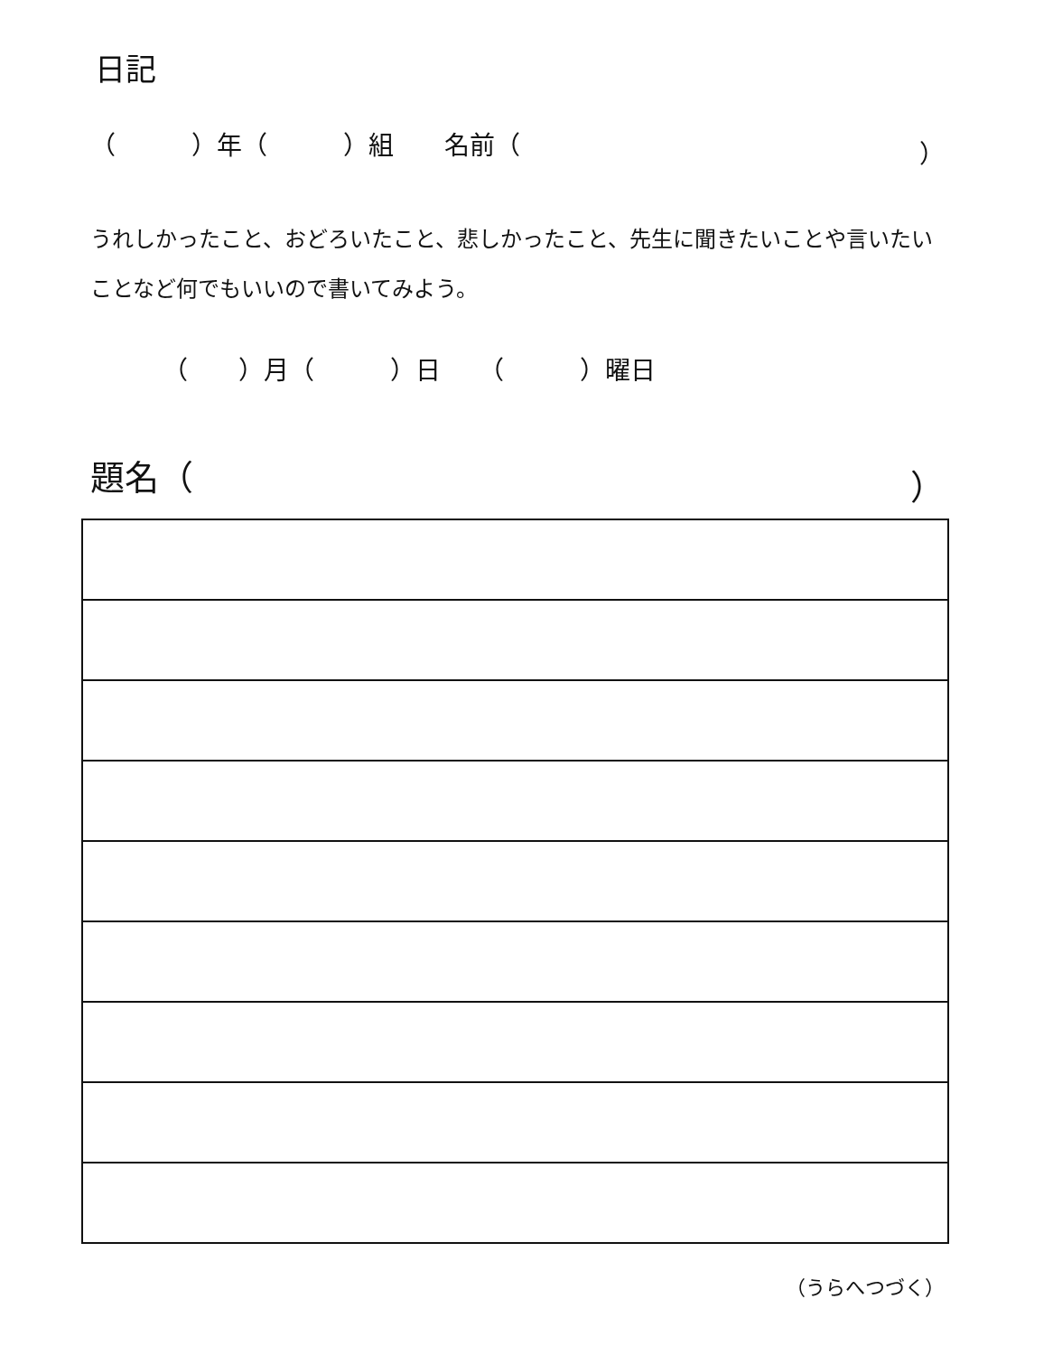日記
（　　　）年（　　　）組　　名前（ ）
うれしかったこと、おどろいたこと、悲しかったこと、先生に聞きたいことや言いたいことなど何でもいいので書いてみよう。
（　　）月（　　　）日　　（　　　）曜日
題名（ ）
（うらへつづく）